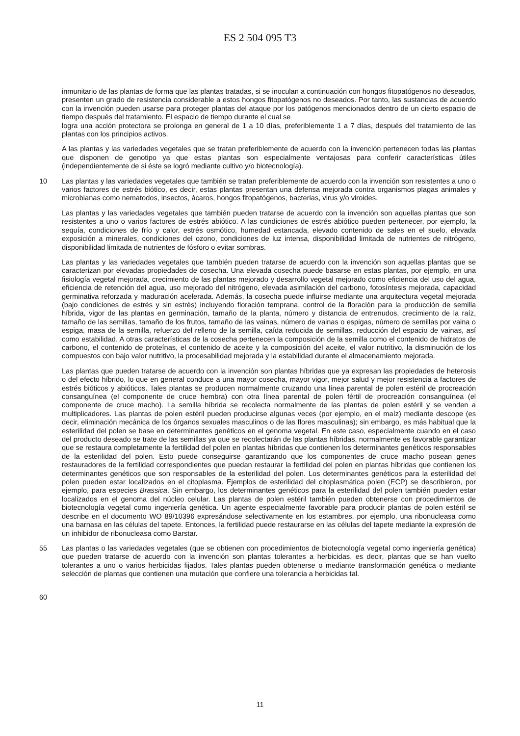ES 2 504 095 T3
inmunitario de las plantas de forma que las plantas tratadas, si se inoculan a continuación con hongos fitopatógenos no deseados, presenten un grado de resistencia considerable a estos hongos fitopatógenos no deseados. Por tanto, las sustancias de acuerdo con la invención pueden usarse para proteger plantas del ataque por los patógenos mencionados dentro de un cierto espacio de tiempo después del tratamiento. El espacio de tiempo durante el cual se
logra una acción protectora se prolonga en general de 1 a 10 días, preferiblemente 1 a 7 días, después del tratamiento de las plantas con los principios activos.
A las plantas y las variedades vegetales que se tratan preferiblemente de acuerdo con la invención pertenecen todas las plantas que disponen de genotipo ya que estas plantas son especialmente ventajosas para conferir características útiles (independientemente de si éste se logró mediante cultivo y/o biotecnología).
10 Las plantas y las variedades vegetales que también se tratan preferiblemente de acuerdo con la invención son resistentes a uno o varios factores de estrés biótico, es decir, estas plantas presentan una defensa mejorada contra organismos plagas animales y microbianas como nematodos, insectos, ácaros, hongos fitopatógenos, bacterias, virus y/o viroides.
Las plantas y las variedades vegetales que también pueden tratarse de acuerdo con la invención son aquellas plantas que son resistentes a uno o varios factores de estrés abiótico. A las condiciones de estrés abiótico pueden pertenecer, por ejemplo, la sequía, condiciones de frío y calor, estrés osmótico, humedad estancada, elevado contenido de sales en el suelo, elevada exposición a minerales, condiciones del ozono, condiciones de luz intensa, disponibilidad limitada de nutrientes de nitrógeno, disponibilidad limitada de nutrientes de fósforo o evitar sombras.
Las plantas y las variedades vegetales que también pueden tratarse de acuerdo con la invención son aquellas plantas que se caracterizan por elevadas propiedades de cosecha. Una elevada cosecha puede basarse en estas plantas, por ejemplo, en una fisiología vegetal mejorada, crecimiento de las plantas mejorado y desarrollo vegetal mejorado como eficiencia del uso del agua, eficiencia de retención del agua, uso mejorado del nitrógeno, elevada asimilación del carbono, fotosíntesis mejorada, capacidad germinativa reforzada y maduración acelerada. Además, la cosecha puede influirse mediante una arquitectura vegetal mejorada (bajo condiciones de estrés y sin estrés) incluyendo floración temprana, control de la floración para la producción de semilla híbrida, vigor de las plantas en germinación, tamaño de la planta, número y distancia de entrenudos, crecimiento de la raíz, tamaño de las semillas, tamaño de los frutos, tamaño de las vainas, número de vainas o espigas, número de semillas por vaina o espiga, masa de la semilla, refuerzo del relleno de la semilla, caída reducida de semillas, reducción del espacio de vainas, así como estabilidad. A otras características de la cosecha pertenecen la composición de la semilla como el contenido de hidratos de carbono, el contenido de proteínas, el contenido de aceite y la composición del aceite, el valor nutritivo, la disminución de los compuestos con bajo valor nutritivo, la procesabilidad mejorada y la estabilidad durante el almacenamiento mejorada.
Las plantas que pueden tratarse de acuerdo con la invención son plantas híbridas que ya expresan las propiedades de heterosis o del efecto híbrido, lo que en general conduce a una mayor cosecha, mayor vigor, mejor salud y mejor resistencia a factores de estrés bióticos y abióticos. Tales plantas se producen normalmente cruzando una línea parental de polen estéril de procreación consanguínea (el componente de cruce hembra) con otra línea parental de polen fértil de procreación consanguínea (el componente de cruce macho). La semilla híbrida se recolecta normalmente de las plantas de polen estéril y se venden a multiplicadores. Las plantas de polen estéril pueden producirse algunas veces (por ejemplo, en el maíz) mediante descope (es decir, eliminación mecánica de los órganos sexuales masculinos o de las flores masculinas); sin embargo, es más habitual que la esterilidad del polen se base en determinantes genéticos en el genoma vegetal. En este caso, especialmente cuando en el caso del producto deseado se trate de las semillas ya que se recolectarán de las plantas híbridas, normalmente es favorable garantizar que se restaura completamente la fertilidad del polen en plantas híbridas que contienen los determinantes genéticos responsables de la esterilidad del polen. Esto puede conseguirse garantizando que los componentes de cruce macho posean genes restauradores de la fertilidad correspondientes que puedan restaurar la fertilidad del polen en plantas híbridas que contienen los determinantes genéticos que son responsables de la esterilidad del polen. Los determinantes genéticos para la esterilidad del polen pueden estar localizados en el citoplasma. Ejemplos de esterilidad del citoplasmática polen (ECP) se describieron, por ejemplo, para especies Brassica. Sin embargo, los determinantes genéticos para la esterilidad del polen también pueden estar localizados en el genoma del núcleo celular. Las plantas de polen estéril también pueden obtenerse con procedimientos de biotecnología vegetal como ingeniería genética. Un agente especialmente favorable para producir plantas de polen estéril se describe en el documento WO 89/10396 expresándose selectivamente en los estambres, por ejemplo, una ribonucleasa como una barnasa en las células del tapete. Entonces, la fertilidad puede restaurarse en las células del tapete mediante la expresión de un inhibidor de ribonucleasa como Barstar.
55 Las plantas o las variedades vegetales (que se obtienen con procedimientos de biotecnología vegetal como ingeniería genética) que pueden tratarse de acuerdo con la invención son plantas tolerantes a herbicidas, es decir, plantas que se han vuelto tolerantes a uno o varios herbicidas fijados. Tales plantas pueden obtenerse o mediante transformación genética o mediante selección de plantas que contienen una mutación que confiere una tolerancia a herbicidas tal.
60
11